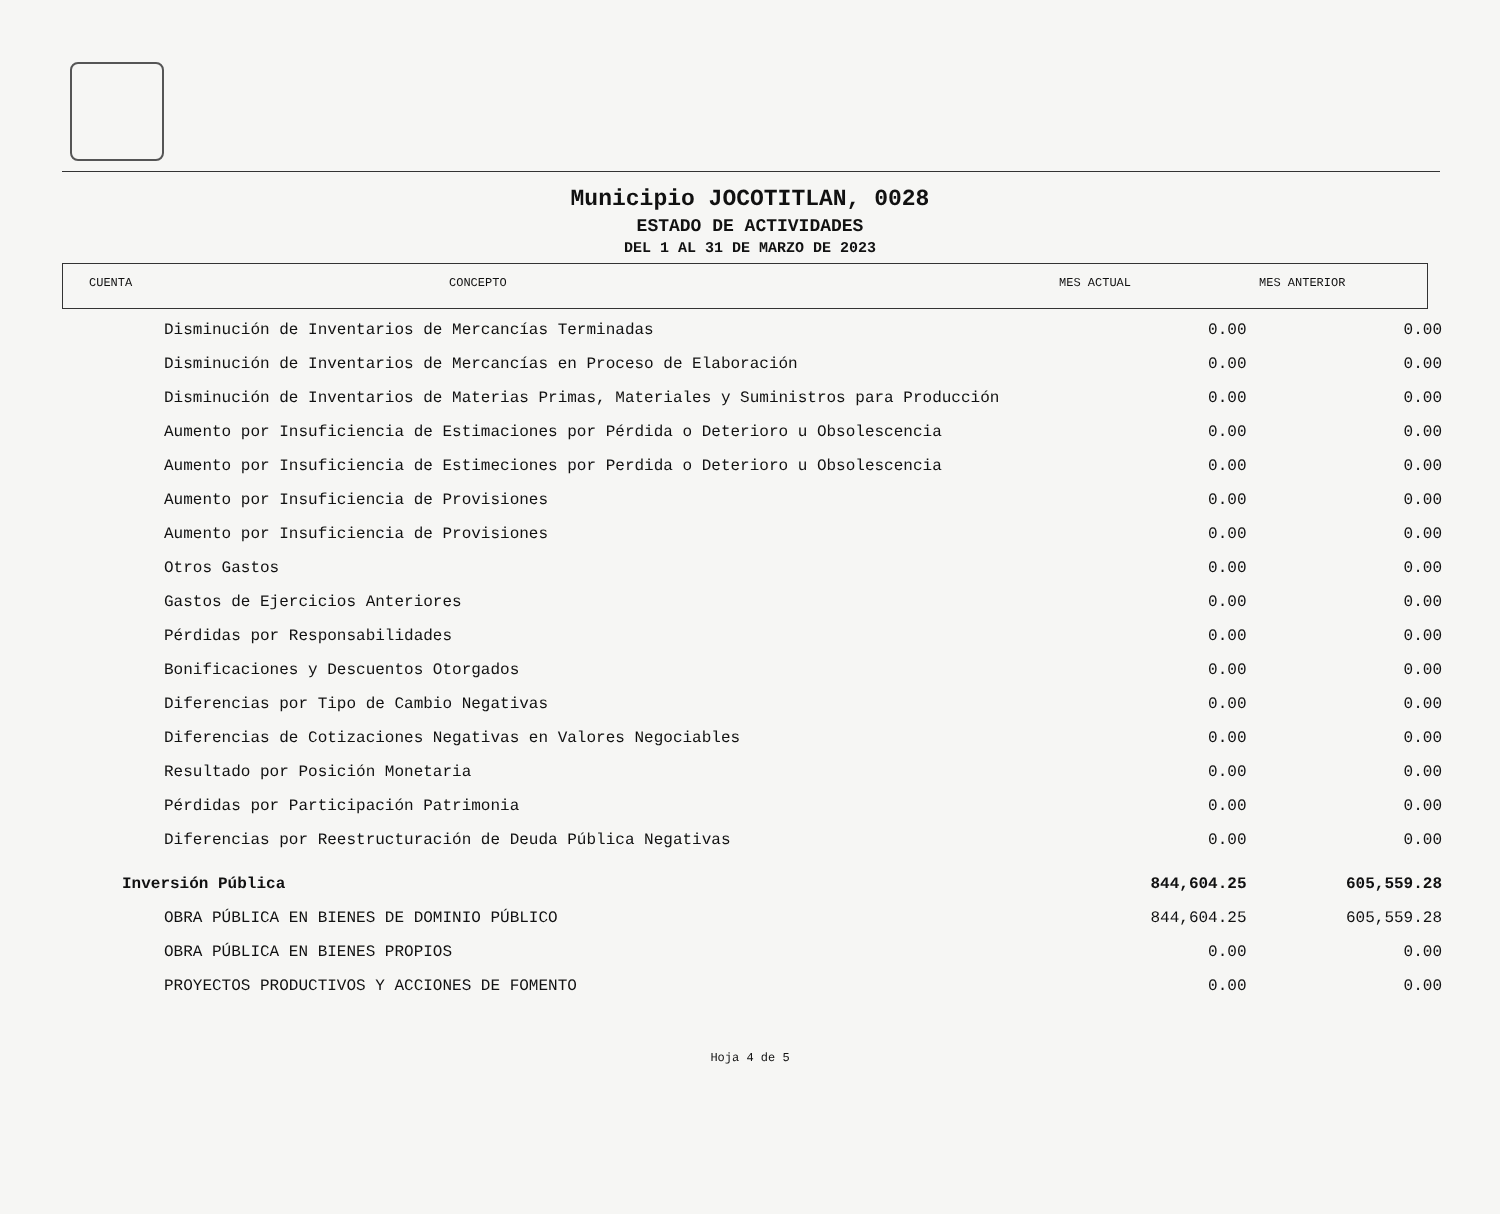Municipio JOCOTITLAN, 0028
ESTADO DE ACTIVIDADES
DEL 1 AL 31 DE MARZO DE 2023
| CUENTA | CONCEPTO | MES ACTUAL | MES ANTERIOR |
| --- | --- | --- | --- |
| Disminución de Inventarios de Mercancías Terminadas | 0.00 | 0.00 |
| Disminución de Inventarios de Mercancías en Proceso de Elaboración | 0.00 | 0.00 |
| Disminución de Inventarios de Materias Primas, Materiales y Suministros para Producción | 0.00 | 0.00 |
| Aumento por Insuficiencia de Estimaciones por Pérdida o Deterioro u Obsolescencia | 0.00 | 0.00 |
| Aumento por Insuficiencia de Estimeciones por Perdida o Deterioro u Obsolescencia | 0.00 | 0.00 |
| Aumento por Insuficiencia de Provisiones | 0.00 | 0.00 |
| Aumento por Insuficiencia de Provisiones | 0.00 | 0.00 |
| Otros Gastos | 0.00 | 0.00 |
| Gastos de Ejercicios Anteriores | 0.00 | 0.00 |
| Pérdidas por Responsabilidades | 0.00 | 0.00 |
| Bonificaciones y Descuentos Otorgados | 0.00 | 0.00 |
| Diferencias por Tipo de Cambio Negativas | 0.00 | 0.00 |
| Diferencias de Cotizaciones Negativas en Valores Negociables | 0.00 | 0.00 |
| Resultado por Posición Monetaria | 0.00 | 0.00 |
| Pérdidas por Participación Patrimonia | 0.00 | 0.00 |
| Diferencias por Reestructuración de Deuda Pública Negativas | 0.00 | 0.00 |
| Inversión Pública | 844,604.25 | 605,559.28 |
| OBRA PÚBLICA EN BIENES DE DOMINIO PÚBLICO | 844,604.25 | 605,559.28 |
| OBRA PÚBLICA EN BIENES PROPIOS | 0.00 | 0.00 |
| PROYECTOS PRODUCTIVOS Y ACCIONES DE FOMENTO | 0.00 | 0.00 |
Hoja 4 de 5